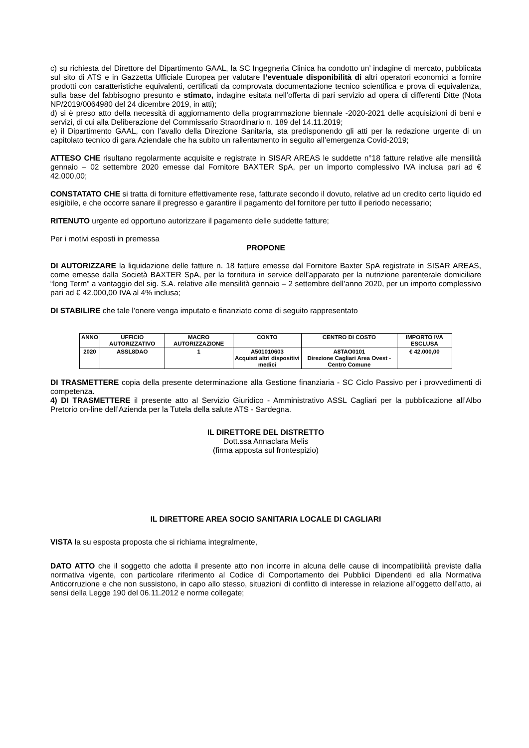c) su richiesta del Direttore del Dipartimento GAAL, la SC Ingegneria Clinica ha condotto un’ indagine di mercato, pubblicata sul sito di ATS e in Gazzetta Ufficiale Europea per valutare l’eventuale disponibilità di altri operatori economici a fornire prodotti con caratteristiche equivalenti, certificati da comprovata documentazione tecnico scientifica e prova di equivalenza, sulla base del fabbisogno presunto e stimato, indagine esitata nell’offerta di pari servizio ad opera di differenti Ditte (Nota NP/2019/0064980 del 24 dicembre 2019, in atti);
d) si è preso atto della necessità di aggiornamento della programmazione biennale -2020-2021 delle acquisizioni di beni e servizi, di cui alla Deliberazione del Commissario Straordinario n. 189 del 14.11.2019;
e) il Dipartimento GAAL, con l’avallo della Direzione Sanitaria, sta predisponendo gli atti per la redazione urgente di un capitolato tecnico di gara Aziendale che ha subito un rallentamento in seguito all’emergenza Covid-2019;
ATTESO CHE risultano regolarmente acquisite e registrate in SISAR AREAS le suddette n°18 fatture relative alle mensilità gennaio – 02 settembre 2020 emesse dal Fornitore BAXTER SpA, per un importo complessivo IVA inclusa pari ad € 42.000,00;
CONSTATATO CHE si tratta di forniture effettivamente rese, fatturate secondo il dovuto, relative ad un credito certo liquido ed esigibile, e che occorre sanare il pregresso e garantire il pagamento del fornitore per tutto il periodo necessario;
RITENUTO urgente ed opportuno autorizzare il pagamento delle suddette fatture;
Per i motivi esposti in premessa
PROPONE
DI AUTORIZZARE la liquidazione delle fatture n. 18 fatture emesse dal Fornitore Baxter SpA registrate in SISAR AREAS, come emesse dalla Società BAXTER SpA, per la fornitura in service dell’apparato per la nutrizione parenterale domiciliare “long Term” a vantaggio del sig. S.A. relative alle mensilità gennaio – 2 settembre dell’anno 2020, per un importo complessivo pari ad € 42.000,00 IVA al 4% inclusa;
DI STABILIRE che tale l’onere venga imputato e finanziato come di seguito rappresentato
| ANNO | UFFICIO AUTORIZZATIVO | MACRO AUTORIZZAZIONE | CONTO | CENTRO DI COSTO | IMPORTO IVA ESCLUSA |
| --- | --- | --- | --- | --- | --- |
| 2020 | ASSL8DAO | 1 | A501010603 Acquisti altri dispositivi medici | A8TAO0101 Direzione Cagliari Area Ovest - Centro Comune | € 42.000,00 |
DI TRASMETTERE copia della presente determinazione alla Gestione finanziaria - SC Ciclo Passivo per i provvedimenti di competenza.
4) DI TRASMETTERE il presente atto al Servizio Giuridico - Amministrativo ASSL Cagliari per la pubblicazione all’Albo Pretorio on-line dell’Azienda per la Tutela della salute ATS - Sardegna.
IL DIRETTORE DEL DISTRETTO
Dott.ssa Annaclara Melis
(firma apposta sul frontespizio)
IL DIRETTORE AREA SOCIO SANITARIA LOCALE DI CAGLIARI
VISTA la su esposta proposta che si richiama integralmente,
DATO ATTO che il soggetto che adotta il presente atto non incorre in alcuna delle cause di incompatibilità previste dalla normativa vigente, con particolare riferimento al Codice di Comportamento dei Pubblici Dipendenti ed alla Normativa Anticorruzione e che non sussistono, in capo allo stesso, situazioni di conflitto di interesse in relazione all’oggetto dell’atto, ai sensi della Legge 190 del 06.11.2012 e norme collegate;